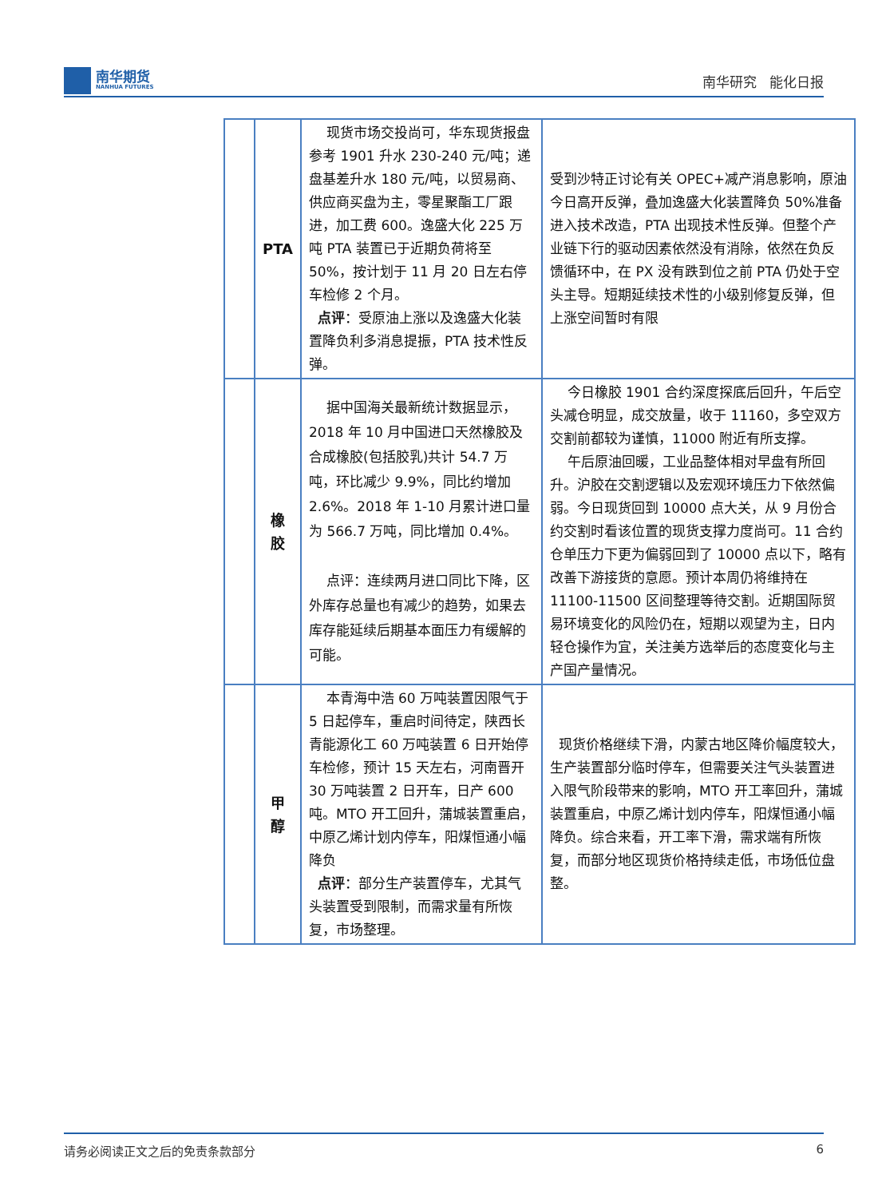南华期货
NANHUA FUTURES
南华研究 能化日报
| | PTA | 现货市场交投尚可，华东现货报盘参考 1901 升水 230-240 元/吨；递盘基差升水 180 元/吨，以贸易商、供应商买盘为主，零星聚酯工厂跟进，加工费 600。逸盛大化 225 万吨 PTA 装置已于近期负荷将至 50%，按计划于 11 月 20 日左右停车检修 2 个月。 点评 ：受原油上涨以及逸盛大化装置降负利多消息提振，PTA 技术性反弹。 | 受到沙特正讨论有关 OPEC+减产消息影响，原油今日高开反弹，叠加逸盛大化装置降负 50%准备进入技术改造，PTA 出现技术性反弹。但整个产业链下行的驱动因素依然没有消除，依然在负反馈循环中，在 PX 没有跌到位之前 PTA 仍处于空头主导。短期延续技术性的小级别修复反弹，但上涨空间暂时有限 |
| | 橡 胶 | 据中国海关最新统计数据显示，2018 年 10 月中国进口天然橡胶及合成橡胶(包括胶乳)共计 54.7 万吨，环比减少 9.9%，同比约增加 2.6%。2018 年 1-10 月累计进口量为 566.7 万吨，同比增加 0.4%。 点评：连续两月进口同比下降，区外库存总量也有减少的趋势，如果去库存能延续后期基本面压力有缓解的可能。 | 今日橡胶 1901 合约深度探底后回升，午后空头减仓明显，成交放量，收于 11160，多空双方交割前都较为谨慎，11000 附近有所支撑。 午后原油回暖，工业品整体相对早盘有所回升。沪胶在交割逻辑以及宏观环境压力下依然偏弱。今日现货回到 10000 点大关，从 9 月份合约交割时看该位置的现货支撑力度尚可。11 合约仓单压力下更为偏弱回到了 10000 点以下，略有改善下游接货的意愿。预计本周仍将维持在 11100-11500 区间整理等待交割。近期国际贸易环境变化的风险仍在，短期以观望为主，日内轻仓操作为宜，关注美方选举后的态度变化与主产国产量情况。 |
| | 甲 醇 | 本青海中浩 60 万吨装置因限气于 5 日起停车，重启时间待定，陕西长青能源化工 60 万吨装置 6 日开始停车检修，预计 15 天左右，河南晋开 30 万吨装置 2 日开车，日产 600 吨。MTO 开工回升，蒲城装置重启，中原乙烯计划内停车，阳煤恒通小幅降负 点评 ：部分生产装置停车，尤其气头装置受到限制，而需求量有所恢复，市场整理。 | 现货价格继续下滑，内蒙古地区降价幅度较大，生产装置部分临时停车，但需要关注气头装置进入限气阶段带来的影响，MTO 开工率回升，蒲城装置重启，中原乙烯计划内停车，阳煤恒通小幅降负。综合来看，开工率下滑，需求端有所恢复，而部分地区现货价格持续走低，市场低位盘整。 |
请务必阅读正文之后的免责条款部分 6